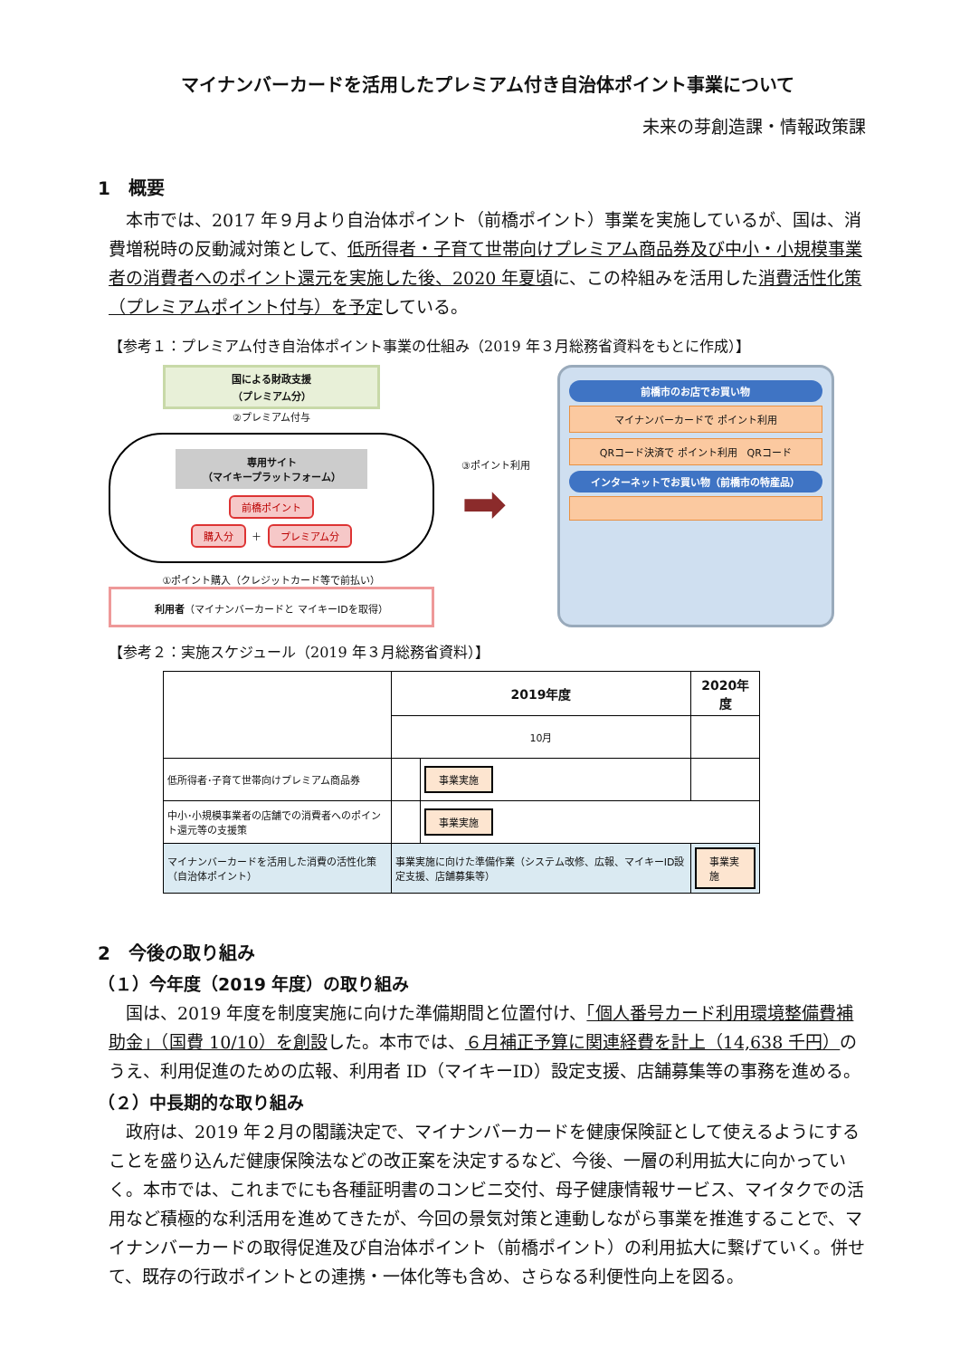マイナンバーカードを活用したプレミアム付き自治体ポイント事業について
未来の芽創造課・情報政策課
1　概要
本市では、2017 年９月より自治体ポイント（前橋ポイント）事業を実施しているが、国は、消費増税時の反動減対策として、低所得者・子育て世帯向けプレミアム商品券及び中小・小規模事業者の消費者へのポイント還元を実施した後、2020 年夏頃に、この枠組みを活用した消費活性化策（プレミアムポイント付与）を予定している。
【参考１：プレミアム付き自治体ポイント事業の仕組み（2019 年３月総務省資料をもとに作成）】
国による財政支援
（プレミアム分）
②プレミアム付与
専用サイト
（マイキープラットフォーム）
前橋ポイント
購入分 ＋ プレミアム分
①ポイント購入（クレジットカード等で前払い）
利用者（マイナンバーカードと マイキーIDを取得）
③ポイント利用
➡
前橋市のお店でお買い物
マイナンバーカードで ポイント利用
QRコード決済で ポイント利用　QRコード
インターネットでお買い物（前橋市の特産品）
【参考２：実施スケジュール（2019 年３月総務省資料）】
| | 2019年度 | | 2020年度 |
| --- | --- | --- | --- |
| | 10月 | | |
| 低所得者･子育て世帯向けプレミアム商品券 | | 事業実施 | |
| 中小･小規模事業者の店舗での消費者へのポイント還元等の支援策 | | 事業実施 | |
| マイナンバーカードを活用した消費の活性化策（自治体ポイント） | 事業実施に向けた準備作業（システム改修、広報、マイキーID設定支援、店舗募集等） | | 事業実施 |
2　今後の取り組み
（１）今年度（2019 年度）の取り組み
国は、2019 年度を制度実施に向けた準備期間と位置付け、「個人番号カード利用環境整備費補助金」（国費 10/10）を創設した。本市では、６月補正予算に関連経費を計上（14,638 千円）のうえ、利用促進のための広報、利用者 ID（マイキーID）設定支援、店舗募集等の事務を進める。
（２）中長期的な取り組み
政府は、2019 年２月の閣議決定で、マイナンバーカードを健康保険証として使えるようにすることを盛り込んだ健康保険法などの改正案を決定するなど、今後、一層の利用拡大に向かっていく。本市では、これまでにも各種証明書のコンビニ交付、母子健康情報サービス、マイタクでの活用など積極的な利活用を進めてきたが、今回の景気対策と連動しながら事業を推進することで、マイナンバーカードの取得促進及び自治体ポイント（前橋ポイント）の利用拡大に繋げていく。併せて、既存の行政ポイントとの連携・一体化等も含め、さらなる利便性向上を図る。